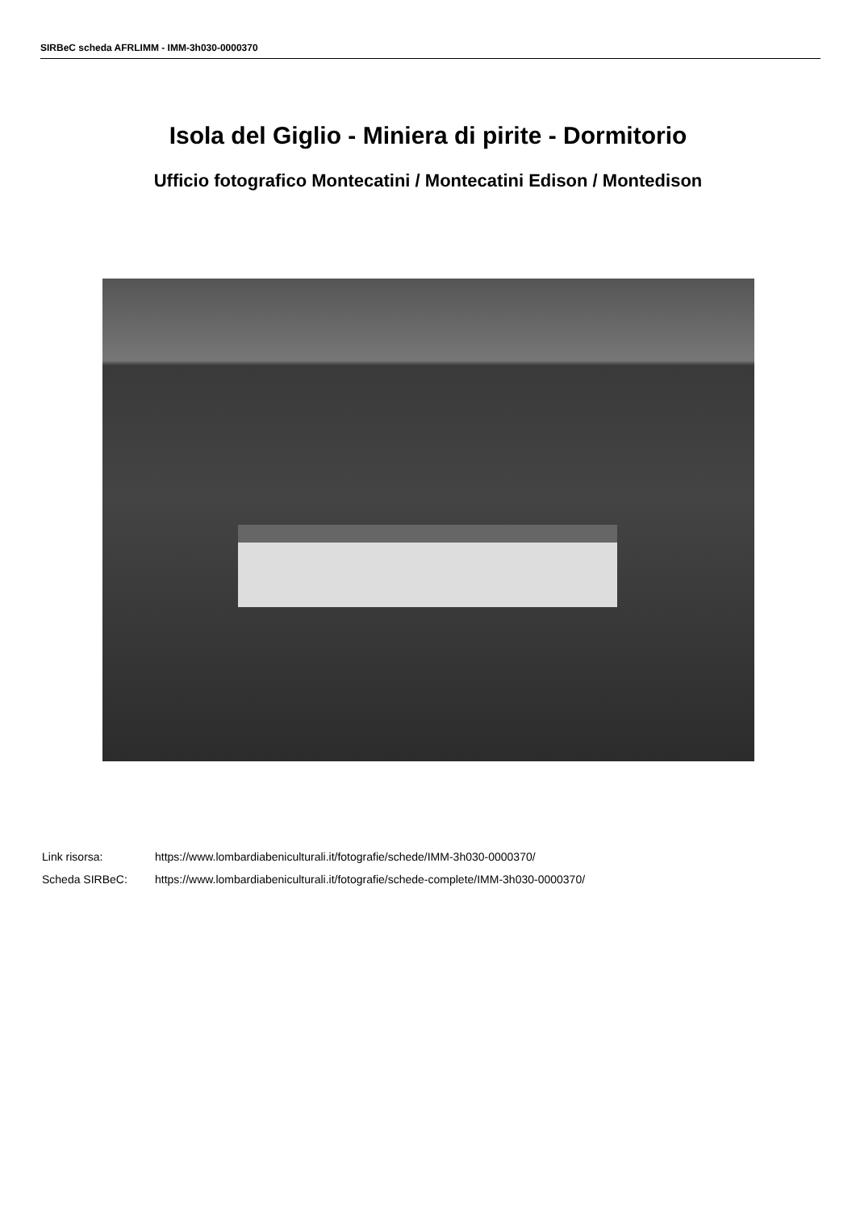SIRBeC scheda AFRLIMM - IMM-3h030-0000370
Isola del Giglio - Miniera di pirite - Dormitorio
Ufficio fotografico Montecatini / Montecatini Edison / Montedison
| Link risorsa: | https://www.lombardiabeniculturali.it/fotografie/schede/IMM-3h030-0000370/ |
| Scheda SIRBeC: | https://www.lombardiabeniculturali.it/fotografie/schede-complete/IMM-3h030-0000370/ |